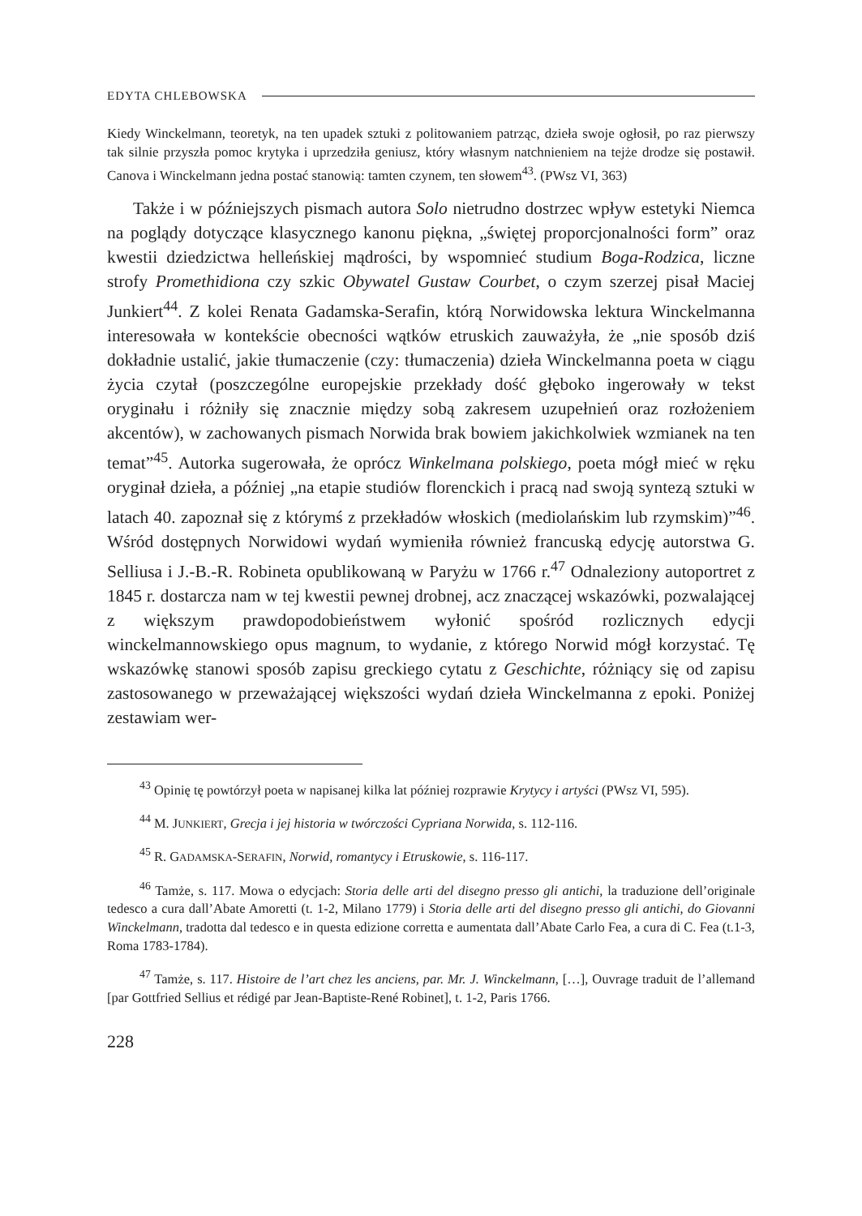EDYTA CHLEBOWSKA
Kiedy Winckelmann, teoretyk, na ten upadek sztuki z politowaniem patrząc, dzieła swoje ogłosił, po raz pierwszy tak silnie przyszła pomoc krytyka i uprzedziła geniusz, który własnym natchnieniem na tejże drodze się postawił. Canova i Winckelmann jedna postać stanowią: tamten czynem, ten słowem<sup>43</sup>. (PWsz VI, 363)
Także i w późniejszych pismach autora Solo nietrudno dostrzec wpływ estetyki Niemca na poglądy dotyczące klasycznego kanonu piękna, „świętej proporcjonalności form” oraz kwestii dziedzictwa helleńskiej mądrości, by wspomnieć studium Boga-Rodzica, liczne strofy Promethidiona czy szkic Obywatel Gustaw Courbet, o czym szerzej pisał Maciej Junkiert<sup>44</sup>. Z kolei Renata Gadamska-Serafin, którą Norwidowska lektura Winckelmanna interesowała w kontekście obecności wątków etruskich zauważyła, że „nie sposób dziś dokładnie ustalić, jakie tłumaczenie (czy: tłumaczenia) dzieła Winckelmanna poeta w ciągu życia czytał (poszczególne europejskie przekłady dość głęboko ingerowały w tekst oryginału i różniły się znacznie między sobą zakresem uzupełnień oraz rozłożeniem akcentów), w zachowanych pismach Norwida brak bowiem jakichkolwiek wzmianek na ten temat”<sup>45</sup>. Autorka sugerowała, że oprócz Winkelmana polskiego, poeta mógł mieć w ręku oryginał dzieła, a później „na etapie studiów florenckich i pracą nad swoją syntezą sztuki w latach 40. zapoznał się z którymś z przekładów włoskich (mediolańskim lub rzymskim)”<sup>46</sup>. Wśród dostępnych Norwidowi wydań wymieniła również francuską edycję autorstwa G. Selliusa i J.-B.-R. Robineta opublikowaną w Paryżu w 1766 r.<sup>47</sup> Odnaleziony autoportret z 1845 r. dostarcza nam w tej kwestii pewnej drobnej, acz znaczącej wskazówki, pozwalającej z większym prawdopodobieństwem wyłonić spośród rozlicznych edycji winckelmannowskiego opus magnum, to wydanie, z którego Norwid mógł korzystać. Tę wskazówkę stanowi sposób zapisu greckiego cytatu z Geschichte, różniący się od zapisu zastosowanego w przeważającej większości wydań dzieła Winckelmanna z epoki. Poniżej zestawiam wer-
<sup>43</sup> Opinię tę powtórzył poeta w napisanej kilka lat później rozprawie Krytycy i artyści (PWsz VI, 595).
<sup>44</sup> M. JUNKIERT, Grecja i jej historia w twórczości Cypriana Norwida, s. 112-116.
<sup>45</sup> R. GADAMSKA-SERAFIN, Norwid, romantycy i Etruskowie, s. 116-117.
<sup>46</sup> Tamże, s. 117. Mowa o edycjach: Storia delle arti del disegno presso gli antichi, la traduzione dell’originale tedesco a cura dall’Abate Amoretti (t. 1-2, Milano 1779) i Storia delle arti del disegno presso gli antichi, do Giovanni Winckelmann, tradotta dal tedesco e in questa edizione corretta e aumentata dall’Abate Carlo Fea, a cura di C. Fea (t.1-3, Roma 1783-1784).
<sup>47</sup> Tamże, s. 117. Histoire de l’art chez les anciens, par. Mr. J. Winckelmann, […], Ouvrage traduit de l’allemand [par Gottfried Sellius et rédigé par Jean-Baptiste-René Robinet], t. 1-2, Paris 1766.
228